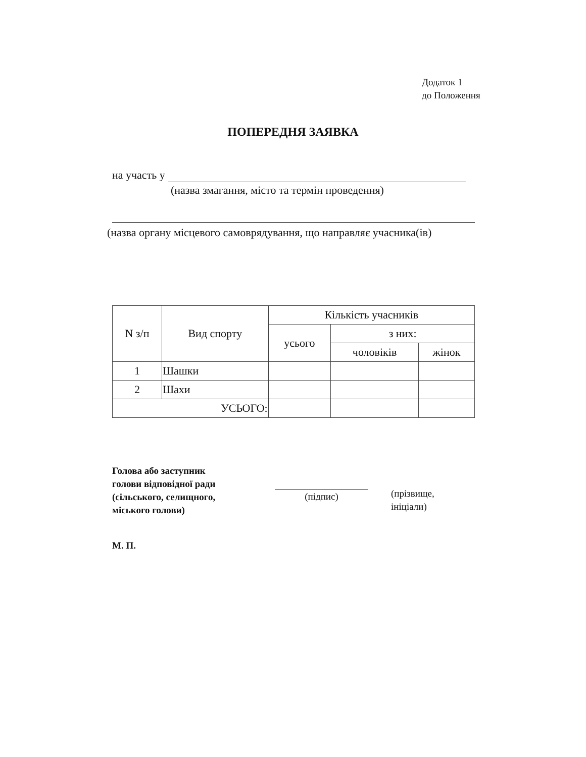Додаток 1
до Положення
ПОПЕРЕДНЯ ЗАЯВКА
на участь у
(назва змагання, місто та термін проведення)
(назва органу місцевого самоврядування, що направляє учасника(ів)
| N з/п | Вид спорту | Кількість учасників | | |
| --- | --- | --- | --- | --- |
| | | усього | з них: | |
| | | | чоловіків | жінок |
| 1 | Шашки | | | |
| 2 | Шахи | | | |
| УСЬОГО: | | | | |
Голова або заступник
голови відповідної ради
(сільського, селищного,
міського голови)
(підпис)
(прізвище,
ініціали)
М. П.